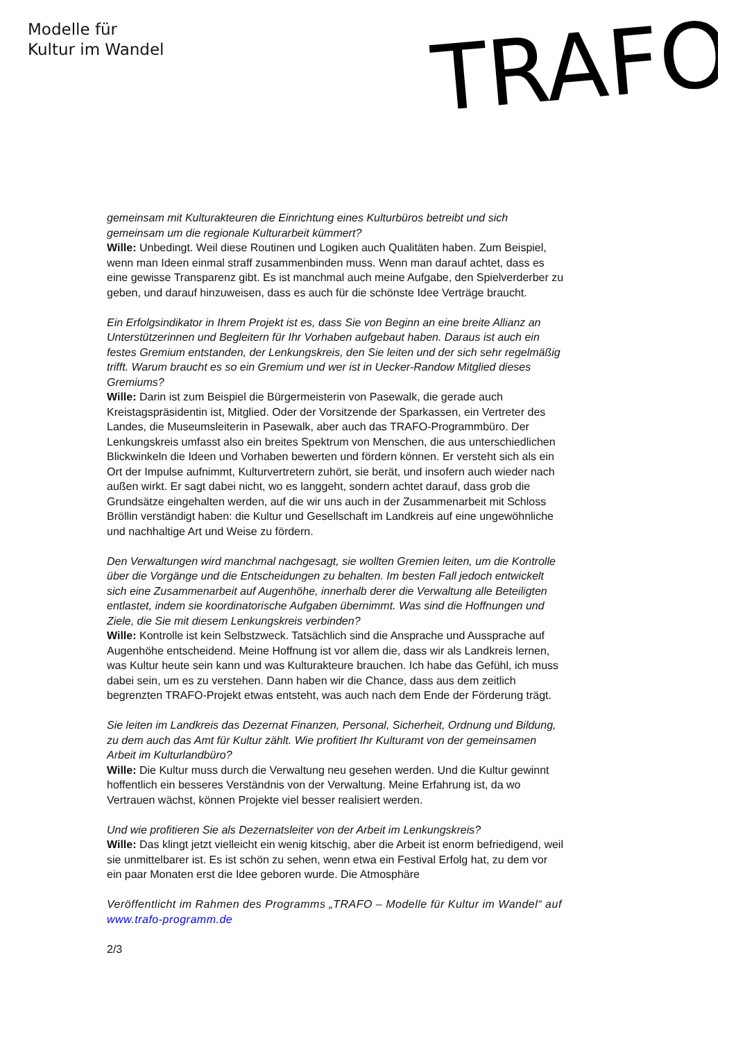Modelle für
Kultur im Wandel
TRAFO
gemeinsam mit Kulturakteuren die Einrichtung eines Kulturbüros betreibt und sich gemeinsam um die regionale Kulturarbeit kümmert?
Wille: Unbedingt. Weil diese Routinen und Logiken auch Qualitäten haben. Zum Beispiel, wenn man Ideen einmal straff zusammenbinden muss. Wenn man darauf achtet, dass es eine gewisse Transparenz gibt. Es ist manchmal auch meine Aufgabe, den Spielverderber zu geben, und darauf hinzuweisen, dass es auch für die schönste Idee Verträge braucht.
Ein Erfolgsindikator in Ihrem Projekt ist es, dass Sie von Beginn an eine breite Allianz an Unterstützerinnen und Begleitern für Ihr Vorhaben aufgebaut haben. Daraus ist auch ein festes Gremium entstanden, der Lenkungskreis, den Sie leiten und der sich sehr regelmäßig trifft. Warum braucht es so ein Gremium und wer ist in Uecker-Randow Mitglied dieses Gremiums?
Wille: Darin ist zum Beispiel die Bürgermeisterin von Pasewalk, die gerade auch Kreistagspräsidentin ist, Mitglied. Oder der Vorsitzende der Sparkassen, ein Vertreter des Landes, die Museumsleiterin in Pasewalk, aber auch das TRAFO-Programmbüro. Der Lenkungskreis umfasst also ein breites Spektrum von Menschen, die aus unterschiedlichen Blickwinkeln die Ideen und Vorhaben bewerten und fördern können. Er versteht sich als ein Ort der Impulse aufnimmt, Kulturvertretern zuhört, sie berät, und insofern auch wieder nach außen wirkt. Er sagt dabei nicht, wo es langgeht, sondern achtet darauf, dass grob die Grundsätze eingehalten werden, auf die wir uns auch in der Zusammenarbeit mit Schloss Bröllin verständigt haben: die Kultur und Gesellschaft im Landkreis auf eine ungewöhnliche und nachhaltige Art und Weise zu fördern.
Den Verwaltungen wird manchmal nachgesagt, sie wollten Gremien leiten, um die Kontrolle über die Vorgänge und die Entscheidungen zu behalten. Im besten Fall jedoch entwickelt sich eine Zusammenarbeit auf Augenhöhe, innerhalb derer die Verwaltung alle Beteiligten entlastet, indem sie koordinatorische Aufgaben übernimmt. Was sind die Hoffnungen und Ziele, die Sie mit diesem Lenkungskreis verbinden?
Wille: Kontrolle ist kein Selbstzweck. Tatsächlich sind die Ansprache und Aussprache auf Augenhöhe entscheidend. Meine Hoffnung ist vor allem die, dass wir als Landkreis lernen, was Kultur heute sein kann und was Kulturakteure brauchen. Ich habe das Gefühl, ich muss dabei sein, um es zu verstehen. Dann haben wir die Chance, dass aus dem zeitlich begrenzten TRAFO-Projekt etwas entsteht, was auch nach dem Ende der Förderung trägt.
Sie leiten im Landkreis das Dezernat Finanzen, Personal, Sicherheit, Ordnung und Bildung, zu dem auch das Amt für Kultur zählt. Wie profitiert Ihr Kulturamt von der gemeinsamen Arbeit im Kulturlandbüro?
Wille: Die Kultur muss durch die Verwaltung neu gesehen werden. Und die Kultur gewinnt hoffentlich ein besseres Verständnis von der Verwaltung. Meine Erfahrung ist, da wo Vertrauen wächst, können Projekte viel besser realisiert werden.
Und wie profitieren Sie als Dezernatsleiter von der Arbeit im Lenkungskreis?
Wille: Das klingt jetzt vielleicht ein wenig kitschig, aber die Arbeit ist enorm befriedigend, weil sie unmittelbarer ist. Es ist schön zu sehen, wenn etwa ein Festival Erfolg hat, zu dem vor ein paar Monaten erst die Idee geboren wurde. Die Atmosphäre
Veröffentlicht im Rahmen des Programms „TRAFO – Modelle für Kultur im Wandel“ auf www.trafo-programm.de
2/3